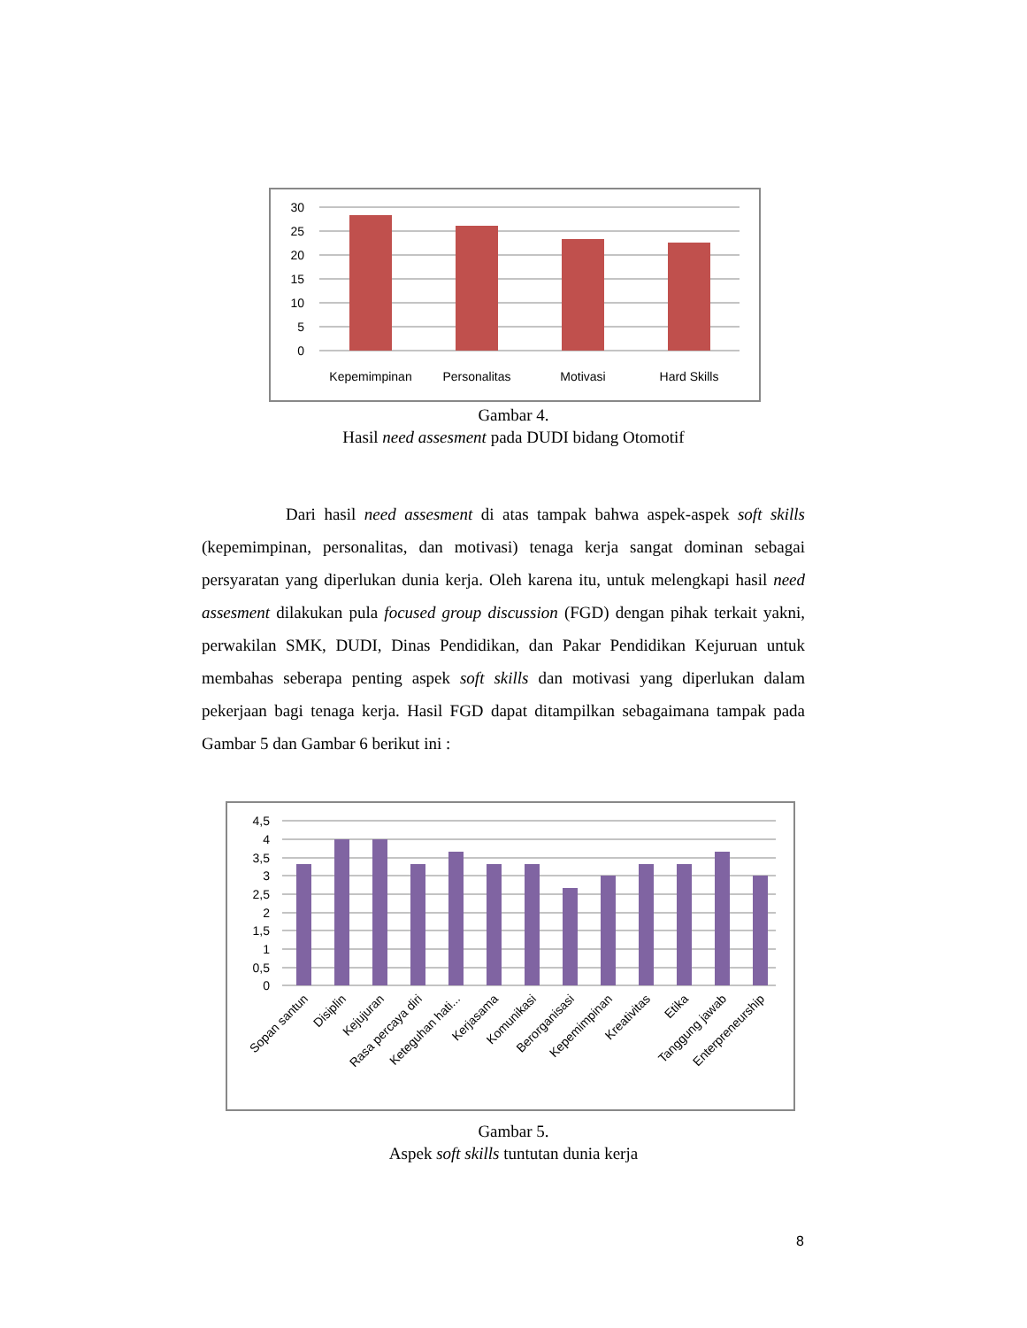30
25
20
15
10
5
0
Kepemimpinan
Personalitas
Motivasi
Hard Skills
Gambar 4.
Hasil need assesment pada DUDI bidang Otomotif
Dari hasil need assesment di atas tampak bahwa aspek-aspek soft skills (kepemimpinan, personalitas, dan motivasi) tenaga kerja sangat dominan sebagai persyaratan yang diperlukan dunia kerja. Oleh karena itu, untuk melengkapi hasil need assesment dilakukan pula focused group discussion (FGD) dengan pihak terkait yakni, perwakilan SMK, DUDI, Dinas Pendidikan, dan Pakar Pendidikan Kejuruan untuk membahas seberapa penting aspek soft skills dan motivasi yang diperlukan dalam pekerjaan bagi tenaga kerja. Hasil FGD dapat ditampilkan sebagaimana tampak pada Gambar 5 dan Gambar 6 berikut ini :
4,5
4
3,5
3
2,5
2
1,5
1
0,5
0
Sopan santun
Disiplin
Kejujuran
Rasa percaya diri
Keteguhan hati...
Kerjasama
Komunikasi
Berorganisasi
Kepemimpinan
Kreativitas
Etika
Tanggung jawab
Enterpreneurship
Gambar 5.
Aspek soft skills tuntutan dunia kerja
8